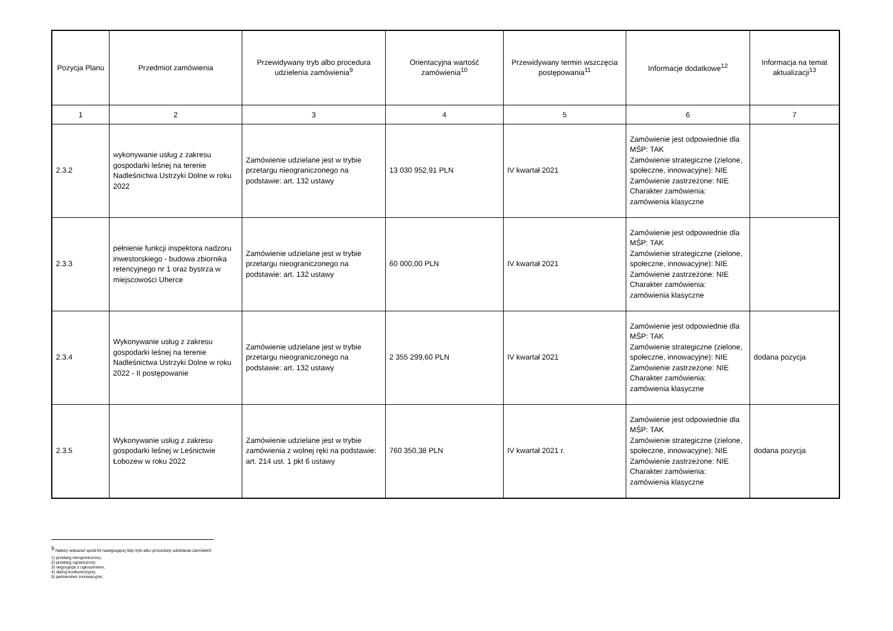| Pozycja Planu | Przedmiot zamówienia | Przewidywany tryb albo procedura udzielenia zamówienia<sup>9</sup> | Orientacyjna wartość zamówienia<sup>10</sup> | Przewidywany termin wszczęcia postępowania<sup>11</sup> | Informacje dodatkowe<sup>12</sup> | Informacja na temat aktualizacji<sup>13</sup> |
| --- | --- | --- | --- | --- | --- | --- |
| 1 | 2 | 3 | 4 | 5 | 6 | 7 |
| 2.3.2 | wykonywanie usług z zakresu gospodarki leśnej na terenie Nadleśnictwa Ustrzyki Dolne w roku 2022 | Zamówienie udzielane jest w trybie przetargu nieograniczonego na podstawie: art. 132 ustawy | 13 030 952,91 PLN | IV kwartał 2021 | Zamówienie jest odpowiednie dla MŚP: TAK Zamówienie strategiczne (zielone, społeczne, innowacyjne): NIE Zamówienie zastrzeżone: NIE Charakter zamówienia: zamówienia klasyczne | |
| 2.3.3 | pełnienie funkcji inspektora nadzoru inwestorskiego - budowa zbiornika retencyjnego nr 1 oraz bystrza w miejscowości Uherce | Zamówienie udzielane jest w trybie przetargu nieograniczonego na podstawie: art. 132 ustawy | 60 000,00 PLN | IV kwartał 2021 | Zamówienie jest odpowiednie dla MŚP: TAK Zamówienie strategiczne (zielone, społeczne, innowacyjne): NIE Zamówienie zastrzeżone: NIE Charakter zamówienia: zamówienia klasyczne | |
| 2.3.4 | Wykonywanie usług z zakresu gospodarki leśnej na terenie Nadleśnictwa Ustrzyki Dolne w roku 2022 - II postępowanie | Zamówienie udzielane jest w trybie przetargu nieograniczonego na podstawie: art. 132 ustawy | 2 355 299,60 PLN | IV kwartał 2021 | Zamówienie jest odpowiednie dla MŚP: TAK Zamówienie strategiczne (zielone, społeczne, innowacyjne): NIE Zamówienie zastrzeżone: NIE Charakter zamówienia: zamówienia klasyczne | dodana pozycja |
| 2.3.5 | Wykonywanie usług z zakresu gospodarki leśnej w Leśnictwie Łobozew w roku 2022 | Zamówienie udzielane jest w trybie zamówienia z wolnej ręki na podstawie: art. 214 ust. 1 pkt 6 ustawy | 760 350,38 PLN | IV kwartał 2021 r. | Zamówienie jest odpowiednie dla MŚP: TAK Zamówienie strategiczne (zielone, społeczne, innowacyjne): NIE Zamówienie zastrzeżone: NIE Charakter zamówienia: zamówienia klasyczne | dodana pozycja |
<sup>9</sup> Należy wskazać spośród następującej listy tryb albo procedurę udzielania zamówień:
1) przetarg nieograniczony;
2) przetarg ograniczony;
3) negocjacje z ogłoszeniem;
4) dialog konkurencyjny;
5) partnerstwo innowacyjne;